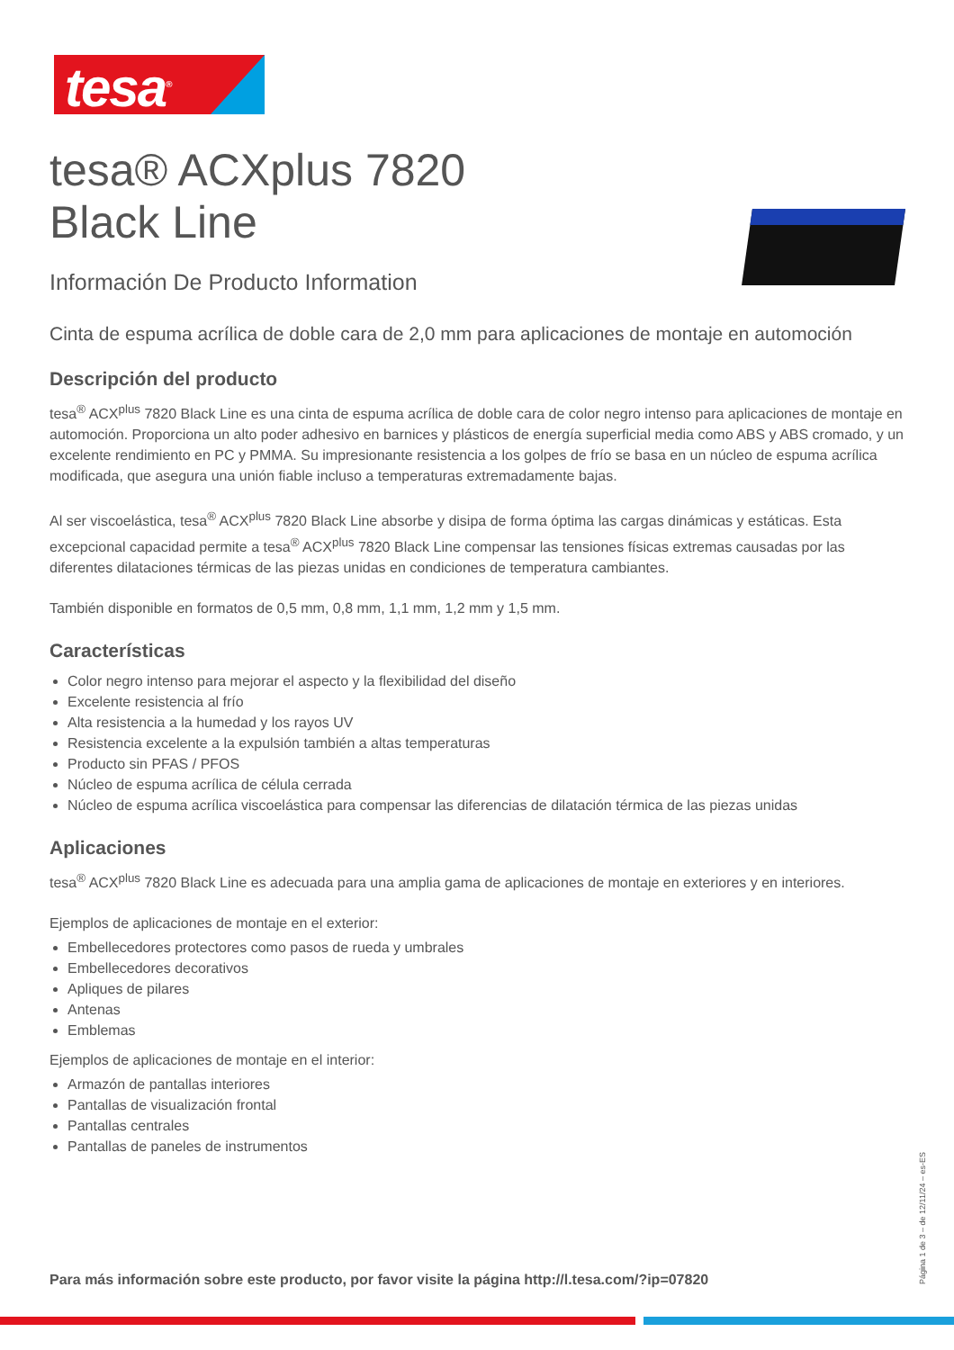tesa<sup>®</sup>
tesa® ACXplus 7820
Black Line
Información De Producto Information
Cinta de espuma acrílica de doble cara de 2,0 mm para aplicaciones de montaje en automoción
Descripción del producto
tesa<sup>®</sup> ACX<sup>plus</sup> 7820 Black Line es una cinta de espuma acrílica de doble cara de color negro intenso para aplicaciones de montaje en automoción. Proporciona un alto poder adhesivo en barnices y plásticos de energía superficial media como ABS y ABS cromado, y un excelente rendimiento en PC y PMMA. Su impresionante resistencia a los golpes de frío se basa en un núcleo de espuma acrílica modificada, que asegura una unión fiable incluso a temperaturas extremadamente bajas.
Al ser viscoelástica, tesa<sup>®</sup> ACX<sup>plus</sup> 7820 Black Line absorbe y disipa de forma óptima las cargas dinámicas y estáticas. Esta excepcional capacidad permite a tesa<sup>®</sup> ACX<sup>plus</sup> 7820 Black Line compensar las tensiones físicas extremas causadas por las diferentes dilataciones térmicas de las piezas unidas en condiciones de temperatura cambiantes.
También disponible en formatos de 0,5 mm, 0,8 mm, 1,1 mm, 1,2 mm y 1,5 mm.
Características
Color negro intenso para mejorar el aspecto y la flexibilidad del diseño
Excelente resistencia al frío
Alta resistencia a la humedad y los rayos UV
Resistencia excelente a la expulsión también a altas temperaturas
Producto sin PFAS / PFOS
Núcleo de espuma acrílica de célula cerrada
Núcleo de espuma acrílica viscoelástica para compensar las diferencias de dilatación térmica de las piezas unidas
Aplicaciones
tesa<sup>®</sup> ACX<sup>plus</sup> 7820 Black Line es adecuada para una amplia gama de aplicaciones de montaje en exteriores y en interiores.
Ejemplos de aplicaciones de montaje en el exterior:
Embellecedores protectores como pasos de rueda y umbrales
Embellecedores decorativos
Apliques de pilares
Antenas
Emblemas
Ejemplos de aplicaciones de montaje en el interior:
Armazón de pantallas interiores
Pantallas de visualización frontal
Pantallas centrales
Pantallas de paneles de instrumentos
Para más información sobre este producto, por favor visite la página http://l.tesa.com/?ip=07820
Página 1 de 3 – de 12/11/24 – es-ES